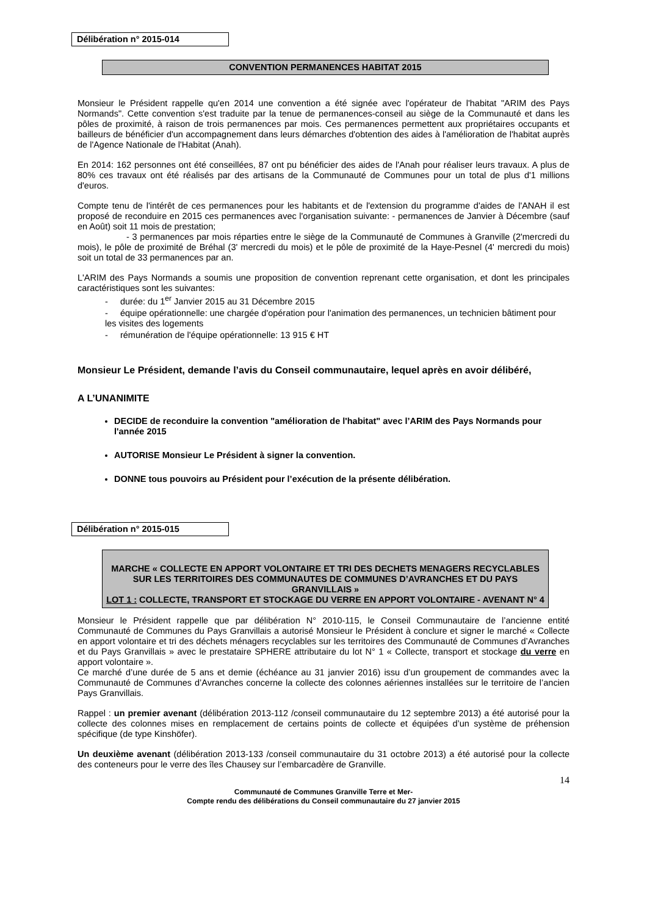Délibération n° 2015-014
CONVENTION PERMANENCES HABITAT 2015
Monsieur le Président rappelle qu'en 2014 une convention a été signée avec l'opérateur de l'habitat "ARIM des Pays Normands". Cette convention s'est traduite par la tenue de permanences-conseil au siège de la Communauté et dans les pôles de proximité, à raison de trois permanences par mois. Ces permanences permettent aux propriétaires occupants et bailleurs de bénéficier d'un accompagnement dans leurs démarches d'obtention des aides à l'amélioration de l'habitat auprès de l'Agence Nationale de l'Habitat (Anah).
En 2014: 162 personnes ont été conseillées, 87 ont pu bénéficier des aides de l'Anah pour réaliser leurs travaux. A plus de 80% ces travaux ont été réalisés par des artisans de la Communauté de Communes pour un total de plus d'1 millions d'euros.
Compte tenu de l'intérêt de ces permanences pour les habitants et de l'extension du programme d'aides de l'ANAH il est proposé de reconduire en 2015 ces permanences avec l'organisation suivante: - permanences de Janvier à Décembre (sauf en Août) soit 11 mois de prestation;
- 3 permanences par mois réparties entre le siège de la Communauté de Communes à Granville (2'mercredi du mois), le pôle de proximité de Bréhal (3' mercredi du mois) et le pôle de proximité de la Haye-Pesnel (4' mercredi du mois) soit un total de 33 permanences par an.
L'ARIM des Pays Normands a soumis une proposition de convention reprenant cette organisation, et dont les principales caractéristiques sont les suivantes:
- durée: du 1<sup>er</sup> Janvier 2015 au 31 Décembre 2015
- équipe opérationnelle: une chargée d'opération pour l'animation des permanences, un technicien bâtiment pour les visites des logements
- rémunération de l'équipe opérationnelle: 13 915 € HT
Monsieur Le Président, demande l’avis du Conseil communautaire, lequel après en avoir délibéré,
A L’UNANIMITE
DECIDE de reconduire la convention "amélioration de l'habitat" avec l’ARIM des Pays Normands pour l'année 2015
AUTORISE Monsieur Le Président à signer la convention.
DONNE tous pouvoirs au Président pour l’exécution de la présente délibération.
Délibération n° 2015-015
MARCHE « COLLECTE EN APPORT VOLONTAIRE ET TRI DES DECHETS MENAGERS RECYCLABLES SUR LES TERRITOIRES DES COMMUNAUTES DE COMMUNES D’AVRANCHES ET DU PAYS GRANVILLAIS »
LOT 1 : COLLECTE, TRANSPORT ET STOCKAGE DU VERRE EN APPORT VOLONTAIRE - AVENANT N° 4
Monsieur le Président rappelle que par délibération N° 2010-115, le Conseil Communautaire de l’ancienne entité Communauté de Communes du Pays Granvillais a autorisé Monsieur le Président à conclure et signer le marché « Collecte en apport volontaire et tri des déchets ménagers recyclables sur les territoires des Communauté de Communes d’Avranches et du Pays Granvillais » avec le prestataire SPHERE attributaire du lot N° 1 « Collecte, transport et stockage du verre en apport volontaire ».
Ce marché d’une durée de 5 ans et demie (échéance au 31 janvier 2016) issu d’un groupement de commandes avec la Communauté de Communes d’Avranches concerne la collecte des colonnes aériennes installées sur le territoire de l’ancien Pays Granvillais.
Rappel : un premier avenant (délibération 2013-112 /conseil communautaire du 12 septembre 2013) a été autorisé pour la collecte des colonnes mises en remplacement de certains points de collecte et équipées d’un système de préhension spécifique (de type Kinshöfer).
Un deuxième avenant (délibération 2013-133 /conseil communautaire du 31 octobre 2013) a été autorisé pour la collecte des conteneurs pour le verre des îles Chausey sur l’embarcadère de Granville.
14
Communauté de Communes Granville Terre et Mer-
Compte rendu des délibérations du Conseil communautaire du 27 janvier 2015